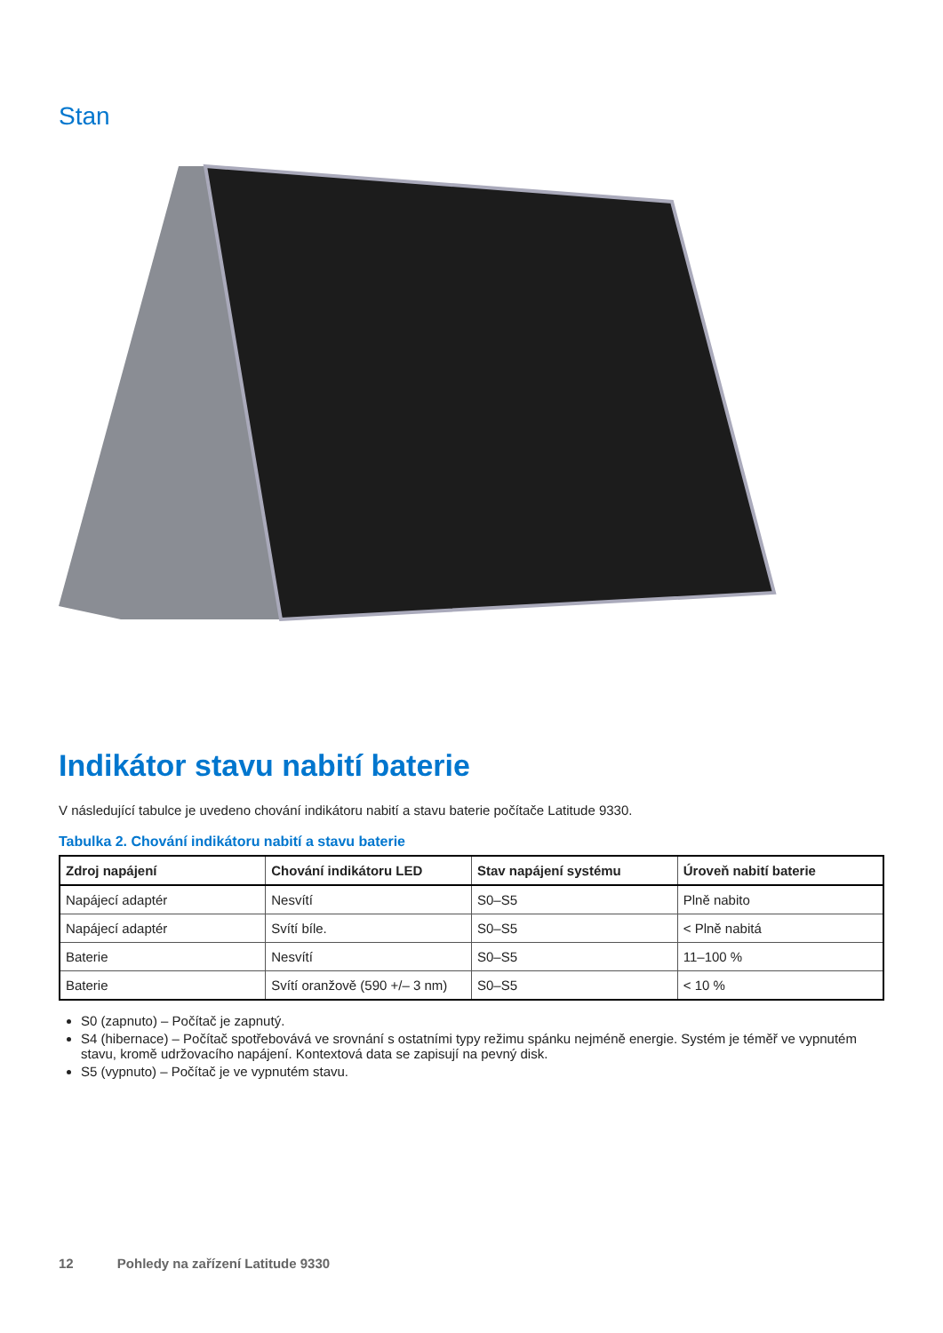Stan
Indikátor stavu nabití baterie
V následující tabulce je uvedeno chování indikátoru nabití a stavu baterie počítače Latitude 9330.
Tabulka 2. Chování indikátoru nabití a stavu baterie
| Zdroj napájení | Chování indikátoru LED | Stav napájení systému | Úroveň nabití baterie |
| --- | --- | --- | --- |
| Napájecí adaptér | Nesvítí | S0–S5 | Plně nabito |
| Napájecí adaptér | Svítí bíle. | S0–S5 | < Plně nabitá |
| Baterie | Nesvítí | S0–S5 | 11–100 % |
| Baterie | Svítí oranžově (590 +/– 3 nm) | S0–S5 | < 10 % |
S0 (zapnuto) – Počítač je zapnutý.
S4 (hibernace) – Počítač spotřebovává ve srovnání s ostatními typy režimu spánku nejméně energie. Systém je téměř ve vypnutém stavu, kromě udržovacího napájení. Kontextová data se zapisují na pevný disk.
S5 (vypnuto) – Počítač je ve vypnutém stavu.
12 Pohledy na zařízení Latitude 9330